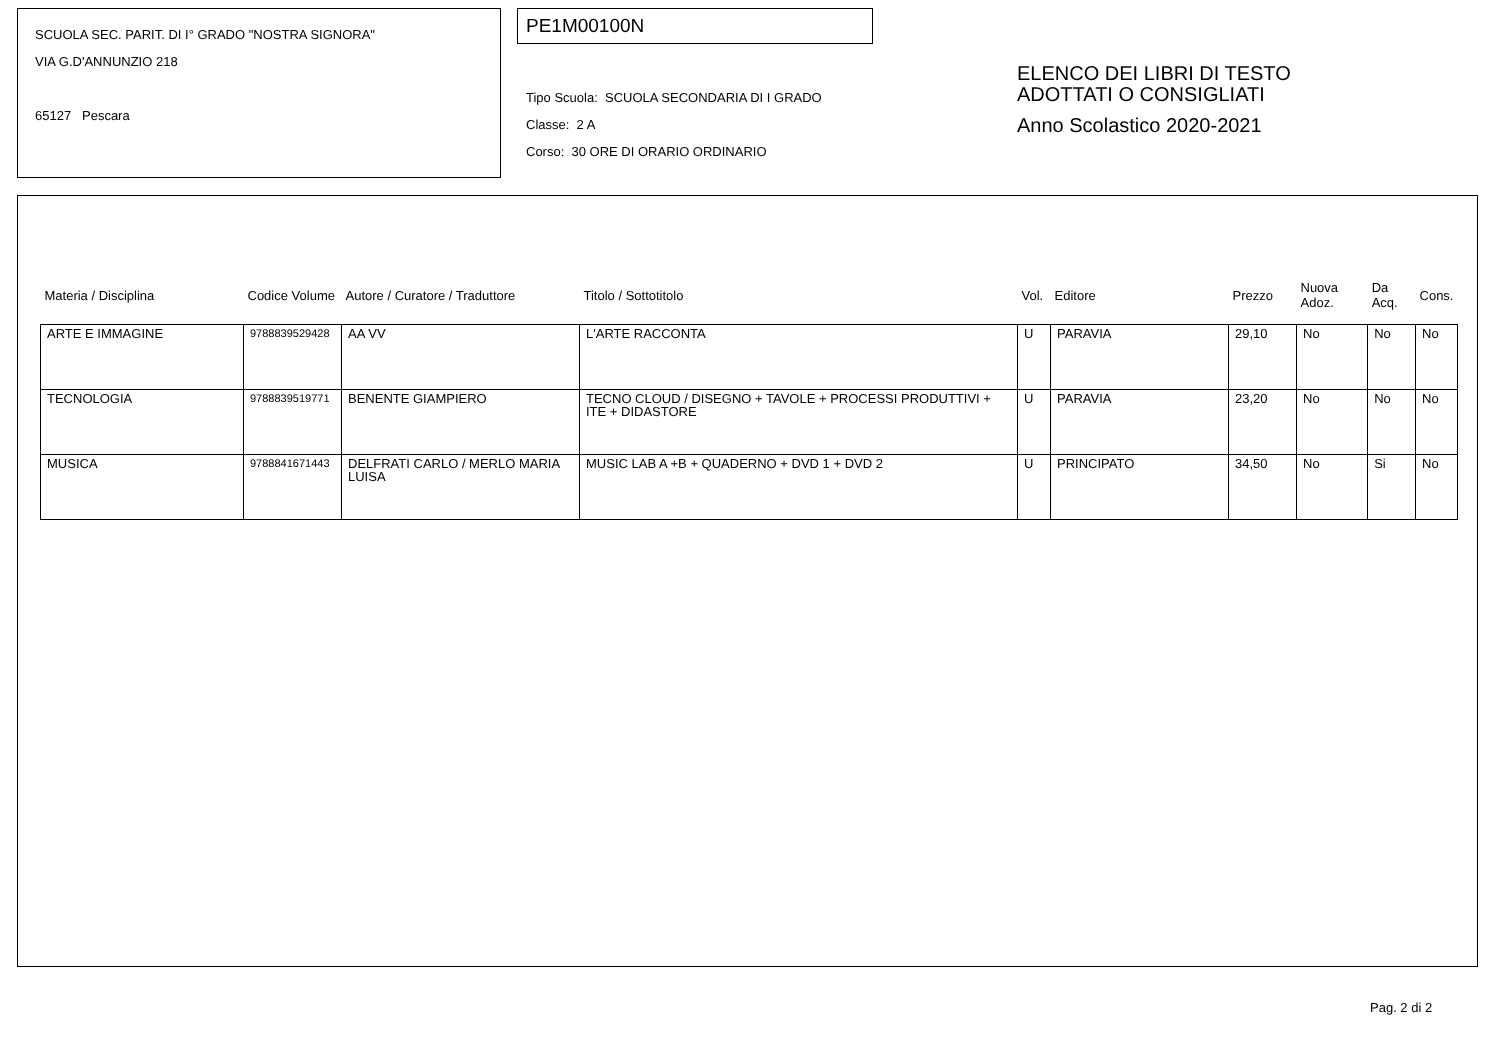SCUOLA SEC. PARIT. DI I° GRADO "NOSTRA SIGNORA"
VIA G.D'ANNUNZIO 218
65127 Pescara
PE1M00100N
Tipo Scuola: SCUOLA SECONDARIA DI I GRADO
Classe: 2 A
Corso: 30 ORE DI ORARIO ORDINARIO
ELENCO DEI LIBRI DI TESTO
ADOTTATI O CONSIGLIATI
Anno Scolastico 2020-2021
| Materia / Disciplina | Codice Volume | Autore / Curatore / Traduttore | Titolo / Sottotitolo | Vol. | Editore | Prezzo | Nuova Adoz. | Da Acq. | Cons. |
| --- | --- | --- | --- | --- | --- | --- | --- | --- | --- |
| ARTE E IMMAGINE | 9788839529428 | AA VV | L'ARTE RACCONTA | U | PARAVIA | 29,10 | No | No | No |
| TECNOLOGIA | 9788839519771 | BENENTE GIAMPIERO | TECNO CLOUD / DISEGNO + TAVOLE + PROCESSI PRODUTTIVI + ITE + DIDASTORE | U | PARAVIA | 23,20 | No | No | No |
| MUSICA | 9788841671443 | DELFRATI CARLO / MERLO MARIA LUISA | MUSIC LAB A +B + QUADERNO + DVD 1 + DVD 2 | U | PRINCIPATO | 34,50 | No | Si | No |
Pag. 2 di 2